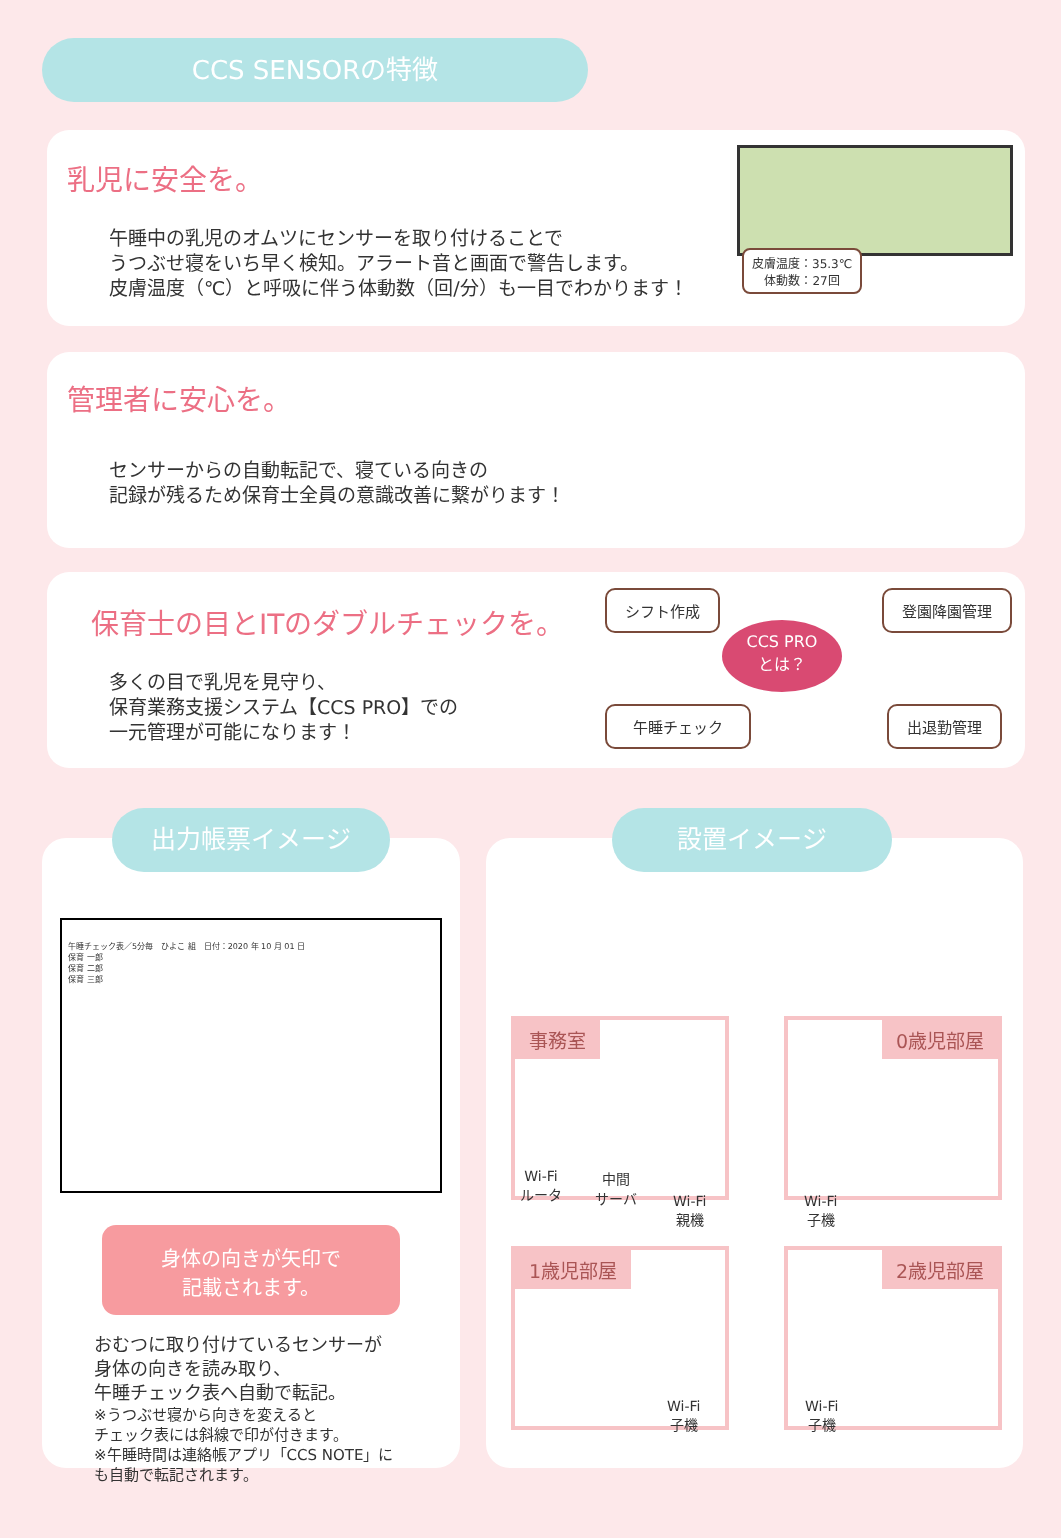CCS SENSORの特徴
乳児に安全を。
午睡中の乳児のオムツにセンサーを取り付けることで
うつぶせ寝をいち早く検知。アラート音と画面で警告します。
皮膚温度（℃）と呼吸に伴う体動数（回/分）も一目でわかります！
皮膚温度：35.3℃
体動数：27回
管理者に安心を。
センサーからの自動転記で、寝ている向きの
記録が残るため保育士全員の意識改善に繋がります！
保育士の目とITのダブルチェックを。
多くの目で乳児を見守り、
保育業務支援システム【CCS PRO】での
一元管理が可能になります！
シフト作成 登園降園管理
CCS PRO
とは？
午睡チェック 出退勤管理
午睡チェック表／5分毎　ひよこ 組　日付：2020 年 10 月 01 日
保育 一郎
保育 二郎
保育 三郎
身体の向きが矢印で
記載されます。
おむつに取り付けているセンサーが
身体の向きを読み取り、
午睡チェック表へ自動で転記。
※うつぶせ寝から向きを変えると
チェック表には斜線で印が付きます。
※午睡時間は連絡帳アプリ「CCS NOTE」に
も自動で転記されます。
出力帳票イメージ 設置イメージ
事務室 0歳児部屋
1歳児部屋 2歳児部屋
Wi-Fi
ルータ
中間
サーバ
Wi-Fi
親機
Wi-Fi
子機
Wi-Fi
子機
Wi-Fi
子機